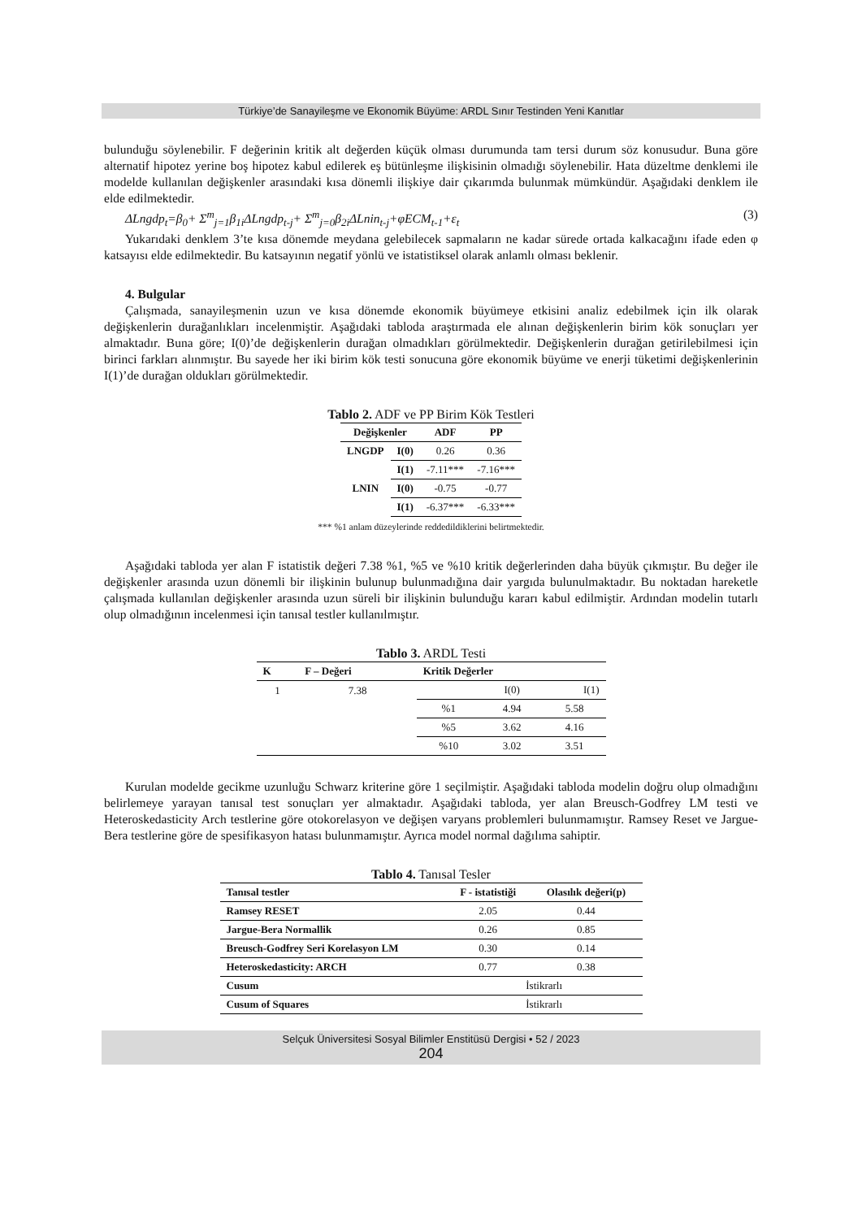Türkiye’de Sanayileşme ve Ekonomik Büyüme: ARDL Sınır Testinden Yeni Kanıtlar
bulunduğu söylenebilir. F değerinin kritik alt değerden küçük olması durumunda tam tersi durum söz konusudur. Buna göre alternatif hipotez yerine boş hipotez kabul edilerek eş bütünleşme ilişkisinin olmadığı söylenebilir. Hata düzeltme denklemi ile modelde kullanılan değişkenler arasındaki kısa dönemli ilişkiye dair çıkarımda bulunmak mümkündür. Aşağıdaki denklem ile elde edilmektedir.
ΔLngdp<sub>t</sub>=β<sub>0</sub>+ Σ<sup>m</sup><sub>j=1</sub>β<sub>1i</sub>ΔLngdp<sub>t-j</sub>+ Σ<sup>m</sup><sub>j=0</sub>β<sub>2i</sub>ΔLnin<sub>t-j</sub>+φECM<sub>t-1</sub>+ε<sub>t</sub> (3)
Yukarıdaki denklem 3’te kısa dönemde meydana gelebilecek sapmaların ne kadar sürede ortada kalkacağını ifade eden φ katsayısı elde edilmektedir. Bu katsayının negatif yönlü ve istatistiksel olarak anlamlı olması beklenir.
4. Bulgular
Çalışmada, sanayileşmenin uzun ve kısa dönemde ekonomik büyümeye etkisini analiz edebilmek için ilk olarak değişkenlerin durağanlıkları incelenmiştir. Aşağıdaki tabloda araştırmada ele alınan değişkenlerin birim kök sonuçları yer almaktadır. Buna göre; I(0)’de değişkenlerin durağan olmadıkları görülmektedir. Değişkenlerin durağan getirilebilmesi için birinci farkları alınmıştır. Bu sayede her iki birim kök testi sonucuna göre ekonomik büyüme ve enerji tüketimi değişkenlerinin I(1)’de durağan oldukları görülmektedir.
Tablo 2. ADF ve PP Birim Kök Testleri
| Değişkenler | | ADF | PP |
| --- | --- | --- | --- |
| LNGDP | I(0) | 0.26 | 0.36 |
| | I(1) | -7.11*** | -7.16*** |
| LNIN | I(0) | -0.75 | -0.77 |
| | I(1) | -6.37*** | -6.33*** |
*** %1 anlam düzeylerinde reddedildiklerini belirtmektedir.
Aşağıdaki tabloda yer alan F istatistik değeri 7.38 %1, %5 ve %10 kritik değerlerinden daha büyük çıkmıştır. Bu değer ile değişkenler arasında uzun dönemli bir ilişkinin bulunup bulunmadığına dair yargıda bulunulmaktadır. Bu noktadan hareketle çalışmada kullanılan değişkenler arasında uzun süreli bir ilişkinin bulunduğu kararı kabul edilmiştir. Ardından modelin tutarlı olup olmadığının incelenmesi için tanısal testler kullanılmıştır.
Tablo 3. ARDL Testi
| K | F – Değeri | Kritik Değerler | | |
| --- | --- | --- | --- | --- |
| 1 | 7.38 | | I(0) | I(1) |
| | | %1 | 4.94 | 5.58 |
| | | %5 | 3.62 | 4.16 |
| | | %10 | 3.02 | 3.51 |
Kurulan modelde gecikme uzunluğu Schwarz kriterine göre 1 seçilmiştir. Aşağıdaki tabloda modelin doğru olup olmadığını belirlemeye yarayan tanısal test sonuçları yer almaktadır. Aşağıdaki tabloda, yer alan Breusch-Godfrey LM testi ve Heteroskedasticity Arch testlerine göre otokorelasyon ve değişen varyans problemleri bulunmamıştır. Ramsey Reset ve Jargue- Bera testlerine göre de spesifikasyon hatası bulunmamıştır. Ayrıca model normal dağılıma sahiptir.
Tablo 4. Tanısal Tesler
| Tanısal testler | F - istatistiği | Olasılık değeri(p) |
| --- | --- | --- |
| Ramsey RESET | 2.05 | 0.44 |
| Jargue-Bera Normallik | 0.26 | 0.85 |
| Breusch-Godfrey Seri Korelasyon LM | 0.30 | 0.14 |
| Heteroskedasticity: ARCH | 0.77 | 0.38 |
| Cusum | İstikrarlı | |
| Cusum of Squares | İstikrarlı | |
Selçuk Üniversitesi Sosyal Bilimler Enstitüsü Dergisi • 52 / 2023
204